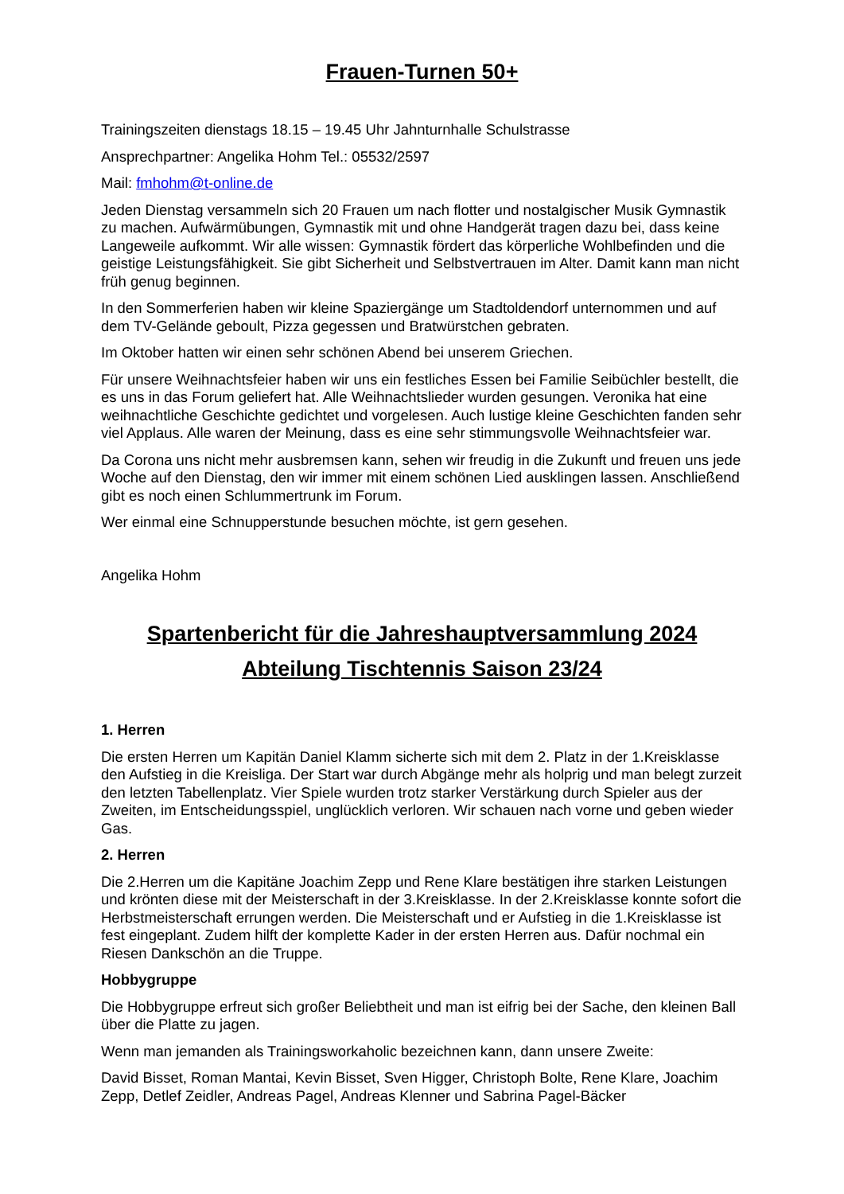Frauen-Turnen 50+
Trainingszeiten dienstags 18.15 – 19.45 Uhr Jahnturnhalle Schulstrasse
Ansprechpartner: Angelika Hohm Tel.: 05532/2597
Mail: fmhohm@t-online.de
Jeden Dienstag versammeln sich 20 Frauen um nach flotter und nostalgischer Musik Gymnastik zu machen. Aufwärmübungen, Gymnastik mit und ohne Handgerät tragen dazu bei, dass keine Langeweile aufkommt. Wir alle wissen: Gymnastik fördert das körperliche Wohlbefinden und die geistige Leistungsfähigkeit. Sie gibt Sicherheit und Selbstvertrauen im Alter. Damit kann man nicht früh genug beginnen.
In den Sommerferien haben wir kleine Spaziergänge um Stadtoldendorf unternommen und auf dem TV-Gelände geboult, Pizza gegessen und Bratwürstchen gebraten.
Im Oktober hatten wir einen sehr schönen Abend bei unserem Griechen.
Für unsere Weihnachtsfeier haben wir uns ein festliches Essen bei Familie Seibüchler bestellt, die es uns in das Forum geliefert hat. Alle Weihnachtslieder wurden gesungen. Veronika hat eine weihnachtliche Geschichte gedichtet und vorgelesen. Auch lustige kleine Geschichten fanden sehr viel Applaus. Alle waren der Meinung, dass es eine sehr stimmungsvolle Weihnachtsfeier war.
Da Corona uns nicht mehr ausbremsen kann, sehen wir freudig in die Zukunft und freuen uns jede Woche auf den Dienstag, den wir immer mit einem schönen Lied ausklingen lassen. Anschließend gibt es noch einen Schlummertrunk im Forum.
Wer einmal eine Schnupperstunde besuchen möchte, ist gern gesehen.
Angelika Hohm
Spartenbericht für die Jahreshauptversammlung 2024
Abteilung Tischtennis Saison 23/24
1. Herren
Die ersten Herren um Kapitän Daniel Klamm sicherte sich mit dem 2. Platz in der 1.Kreisklasse den Aufstieg in die Kreisliga. Der Start war durch Abgänge mehr als holprig und man belegt zurzeit den letzten Tabellenplatz. Vier Spiele wurden trotz starker Verstärkung durch Spieler aus der Zweiten, im Entscheidungsspiel, unglücklich verloren. Wir schauen nach vorne und geben wieder Gas.
2. Herren
Die 2.Herren um die Kapitäne Joachim Zepp und Rene Klare bestätigen ihre starken Leistungen und krönten diese mit der Meisterschaft in der 3.Kreisklasse. In der 2.Kreisklasse konnte sofort die Herbstmeisterschaft errungen werden. Die Meisterschaft und er Aufstieg in die 1.Kreisklasse ist fest eingeplant. Zudem hilft der komplette Kader in der ersten Herren aus. Dafür nochmal ein Riesen Dankschön an die Truppe.
Hobbygruppe
Die Hobbygruppe erfreut sich großer Beliebtheit und man ist eifrig bei der Sache, den kleinen Ball über die Platte zu jagen.
Wenn man jemanden als Trainingsworkaholic bezeichnen kann, dann unsere Zweite:
David Bisset, Roman Mantai, Kevin Bisset, Sven Higger, Christoph Bolte, Rene Klare, Joachim Zepp, Detlef Zeidler, Andreas Pagel, Andreas Klenner und Sabrina Pagel-Bäcker